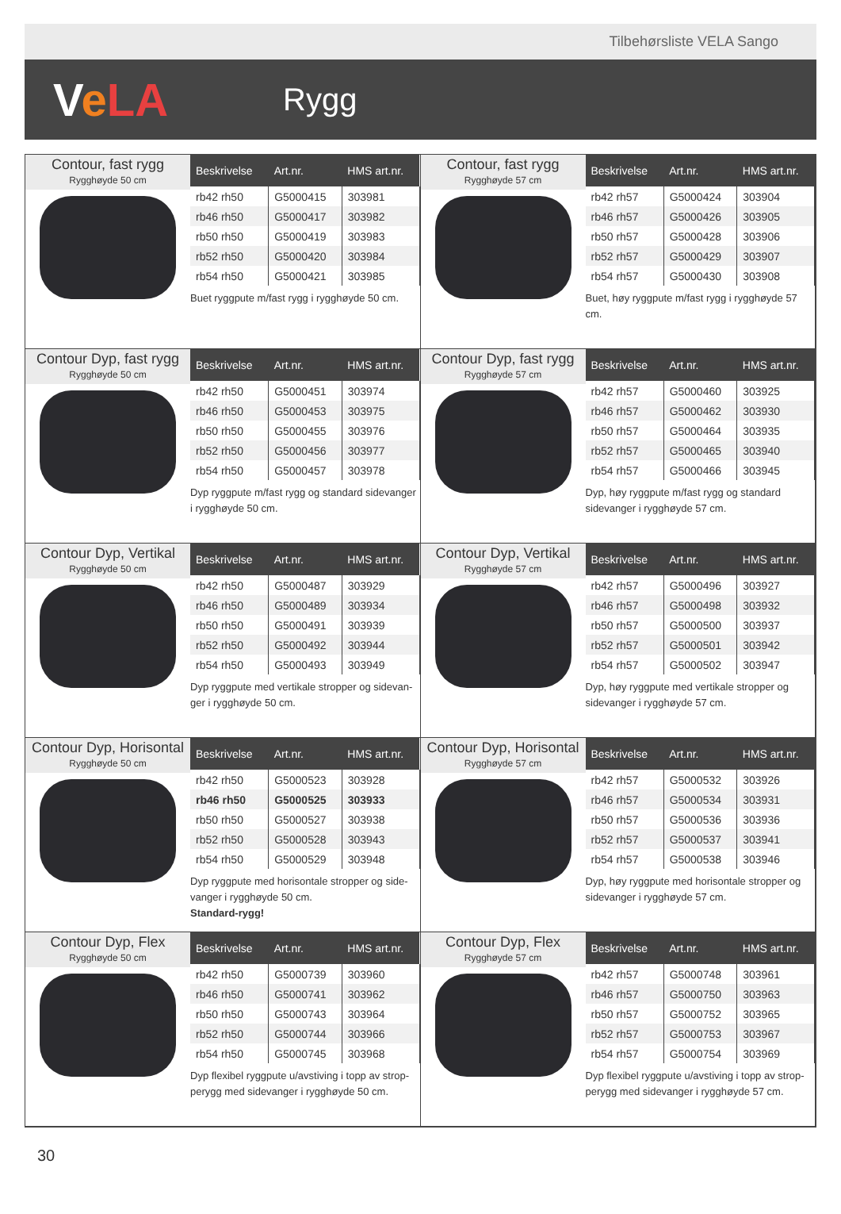Tilbehørsliste VELA Sango
VeLA
Rygg
Contour, fast rygg
Rygghøyde 50 cm
| Beskrivelse | Art.nr. | HMS art.nr. |
| --- | --- | --- |
| rb42 rh50 | G5000415 | 303981 |
| rb46 rh50 | G5000417 | 303982 |
| rb50 rh50 | G5000419 | 303983 |
| rb52 rh50 | G5000420 | 303984 |
| rb54 rh50 | G5000421 | 303985 |
Buet ryggpute m/fast rygg i rygghøyde 50 cm.
Contour, fast rygg
Rygghøyde 57 cm
| Beskrivelse | Art.nr. | HMS art.nr. |
| --- | --- | --- |
| rb42 rh57 | G5000424 | 303904 |
| rb46 rh57 | G5000426 | 303905 |
| rb50 rh57 | G5000428 | 303906 |
| rb52 rh57 | G5000429 | 303907 |
| rb54 rh57 | G5000430 | 303908 |
Buet, høy ryggpute m/fast rygg i rygghøyde 57 cm.
Contour Dyp, fast rygg
Rygghøyde 50 cm
| Beskrivelse | Art.nr. | HMS art.nr. |
| --- | --- | --- |
| rb42 rh50 | G5000451 | 303974 |
| rb46 rh50 | G5000453 | 303975 |
| rb50 rh50 | G5000455 | 303976 |
| rb52 rh50 | G5000456 | 303977 |
| rb54 rh50 | G5000457 | 303978 |
Dyp ryggpute m/fast rygg og standard sidevanger i rygghøyde 50 cm.
Contour Dyp, fast rygg
Rygghøyde 57 cm
| Beskrivelse | Art.nr. | HMS art.nr. |
| --- | --- | --- |
| rb42 rh57 | G5000460 | 303925 |
| rb46 rh57 | G5000462 | 303930 |
| rb50 rh57 | G5000464 | 303935 |
| rb52 rh57 | G5000465 | 303940 |
| rb54 rh57 | G5000466 | 303945 |
Dyp, høy ryggpute m/fast rygg og standard sidevanger i rygghøyde 57 cm.
Contour Dyp, Vertikal
Rygghøyde 50 cm
| Beskrivelse | Art.nr. | HMS art.nr. |
| --- | --- | --- |
| rb42 rh50 | G5000487 | 303929 |
| rb46 rh50 | G5000489 | 303934 |
| rb50 rh50 | G5000491 | 303939 |
| rb52 rh50 | G5000492 | 303944 |
| rb54 rh50 | G5000493 | 303949 |
Dyp ryggpute med vertikale stropper og sidevan-ger i rygghøyde 50 cm.
Contour Dyp, Vertikal
Rygghøyde 57 cm
| Beskrivelse | Art.nr. | HMS art.nr. |
| --- | --- | --- |
| rb42 rh57 | G5000496 | 303927 |
| rb46 rh57 | G5000498 | 303932 |
| rb50 rh57 | G5000500 | 303937 |
| rb52 rh57 | G5000501 | 303942 |
| rb54 rh57 | G5000502 | 303947 |
Dyp, høy ryggpute med vertikale stropper og sidevanger i rygghøyde 57 cm.
Contour Dyp, Horisontal
Rygghøyde 50 cm
| Beskrivelse | Art.nr. | HMS art.nr. |
| --- | --- | --- |
| rb42 rh50 | G5000523 | 303928 |
| rb46 rh50 | G5000525 | 303933 |
| rb50 rh50 | G5000527 | 303938 |
| rb52 rh50 | G5000528 | 303943 |
| rb54 rh50 | G5000529 | 303948 |
Dyp ryggpute med horisontale stropper og side-vanger i rygghøyde 50 cm.
Standard-rygg!
Contour Dyp, Horisontal
Rygghøyde 57 cm
| Beskrivelse | Art.nr. | HMS art.nr. |
| --- | --- | --- |
| rb42 rh57 | G5000532 | 303926 |
| rb46 rh57 | G5000534 | 303931 |
| rb50 rh57 | G5000536 | 303936 |
| rb52 rh57 | G5000537 | 303941 |
| rb54 rh57 | G5000538 | 303946 |
Dyp, høy ryggpute med horisontale stropper og sidevanger i rygghøyde 57 cm.
Contour Dyp, Flex
Rygghøyde 50 cm
| Beskrivelse | Art.nr. | HMS art.nr. |
| --- | --- | --- |
| rb42 rh50 | G5000739 | 303960 |
| rb46 rh50 | G5000741 | 303962 |
| rb50 rh50 | G5000743 | 303964 |
| rb52 rh50 | G5000744 | 303966 |
| rb54 rh50 | G5000745 | 303968 |
Dyp flexibel ryggpute u/avstiving i topp av strop-perygg med sidevanger i rygghøyde 50 cm.
Contour Dyp, Flex
Rygghøyde 57 cm
| Beskrivelse | Art.nr. | HMS art.nr. |
| --- | --- | --- |
| rb42 rh57 | G5000748 | 303961 |
| rb46 rh57 | G5000750 | 303963 |
| rb50 rh57 | G5000752 | 303965 |
| rb52 rh57 | G5000753 | 303967 |
| rb54 rh57 | G5000754 | 303969 |
Dyp flexibel ryggpute u/avstiving i topp av strop-perygg med sidevanger i rygghøyde 57 cm.
30